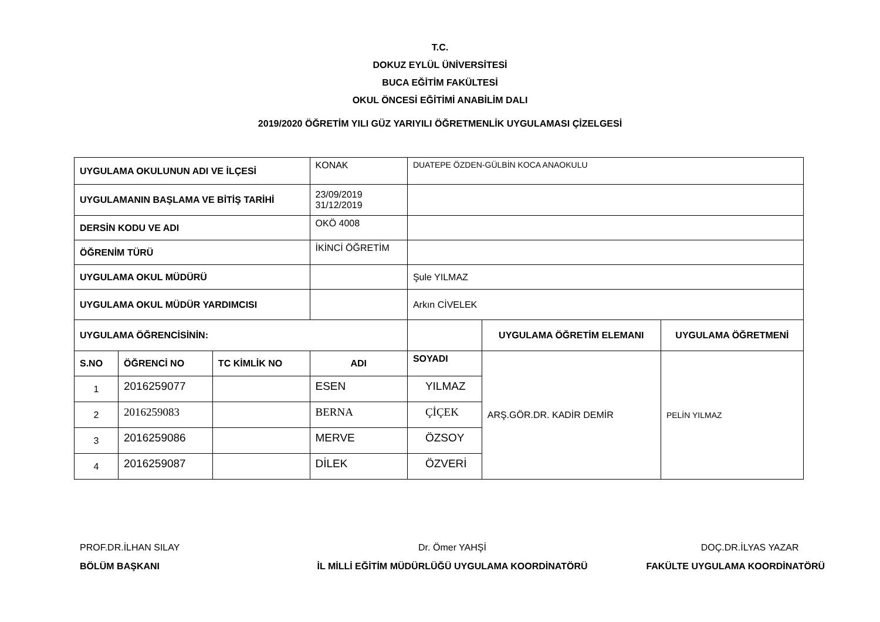T.C.
DOKUZ EYLÜL ÜNİVERSİTESİ
BUCA EĞİTİM FAKÜLTESİ
OKUL ÖNCESİ EĞİTİMİ ANABİLİM DALI
2019/2020 ÖĞRETİM YILI GÜZ YARIYILI ÖĞRETMENLİK UYGULAMASI ÇİZELGESİ
| UYGULAMA OKULUNUN ADI VE İLÇESİ | | | KONAK | DUATEPE ÖZDEN-GÜLBİN KOCA ANAOKULU | | |
| UYGULAMANIN BAŞLAMA VE BİTİŞ TARİHİ | | | 23/09/2019 31/12/2019 | | | |
| DERSİN KODU VE ADI | | | OKÖ 4008 | | | |
| ÖĞRENİM TÜRÜ | | | İKİNCİ ÖĞRETİM | | | |
| UYGULAMA OKUL MÜDÜRÜ | | | | Şule YILMAZ | | |
| UYGULAMA OKUL MÜDÜR YARDIMCISI | | | | Arkın CİVELEK | | |
| UYGULAMA ÖĞRENCİSİNİN: | | | | | UYGULAMA ÖĞRETİM ELEMANI | UYGULAMA ÖĞRETMENİ |
| S.NO | ÖĞRENCİ NO | TC KİMLİK NO | ADI | SOYADI | ARŞ.GÖR.DR. KADİR DEMİR | PELİN YILMAZ |
| 1 | 2016259077 | | ESEN | YILMAZ | | |
| 2 | 2016259083 | | BERNA | ÇİÇEK | | |
| 3 | 2016259086 | | MERVE | ÖZSOY | | |
| 4 | 2016259087 | | DİLEK | ÖZVERİ | | |
PROF.DR.İLHAN SILAY
BÖLÜM BAŞKANI
Dr. Ömer YAHŞİ
İL MİLLİ EĞİTİM MÜDÜRLÜĞÜ UYGULAMA KOORDİNATÖRÜ
DOÇ.DR.İLYAS YAZAR
FAKÜLTE UYGULAMA KOORDİNATÖRÜ